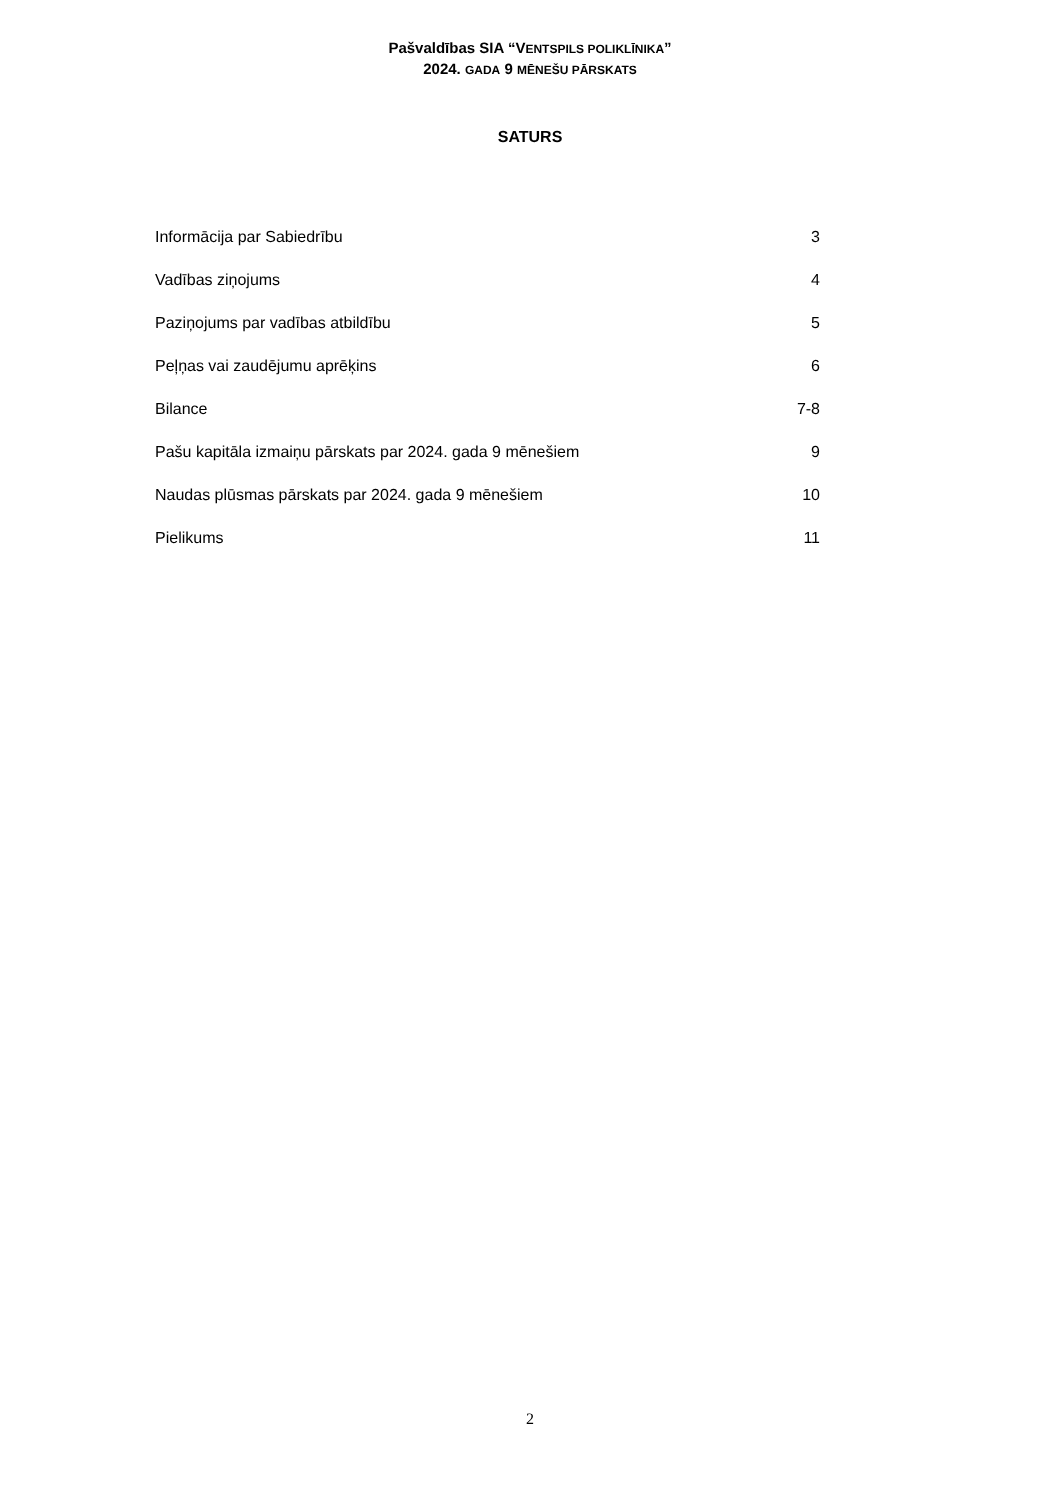Pašvaldības SIA “VENTSPILS POLIKLĪNIKA”
2024. GADA 9 MĒNEŠU PĀRSKATS
SATURS
Informācija par Sabiedrību 3
Vadības ziņojums 4
Paziņojums par vadības atbildību 5
Peļņas vai zaudējumu aprēķins 6
Bilance 7-8
Pašu kapitāla izmaiņu pārskats par 2024. gada 9 mēnešiem 9
Naudas plūsmas pārskats par 2024. gada 9 mēnešiem 10
Pielikums 11
2